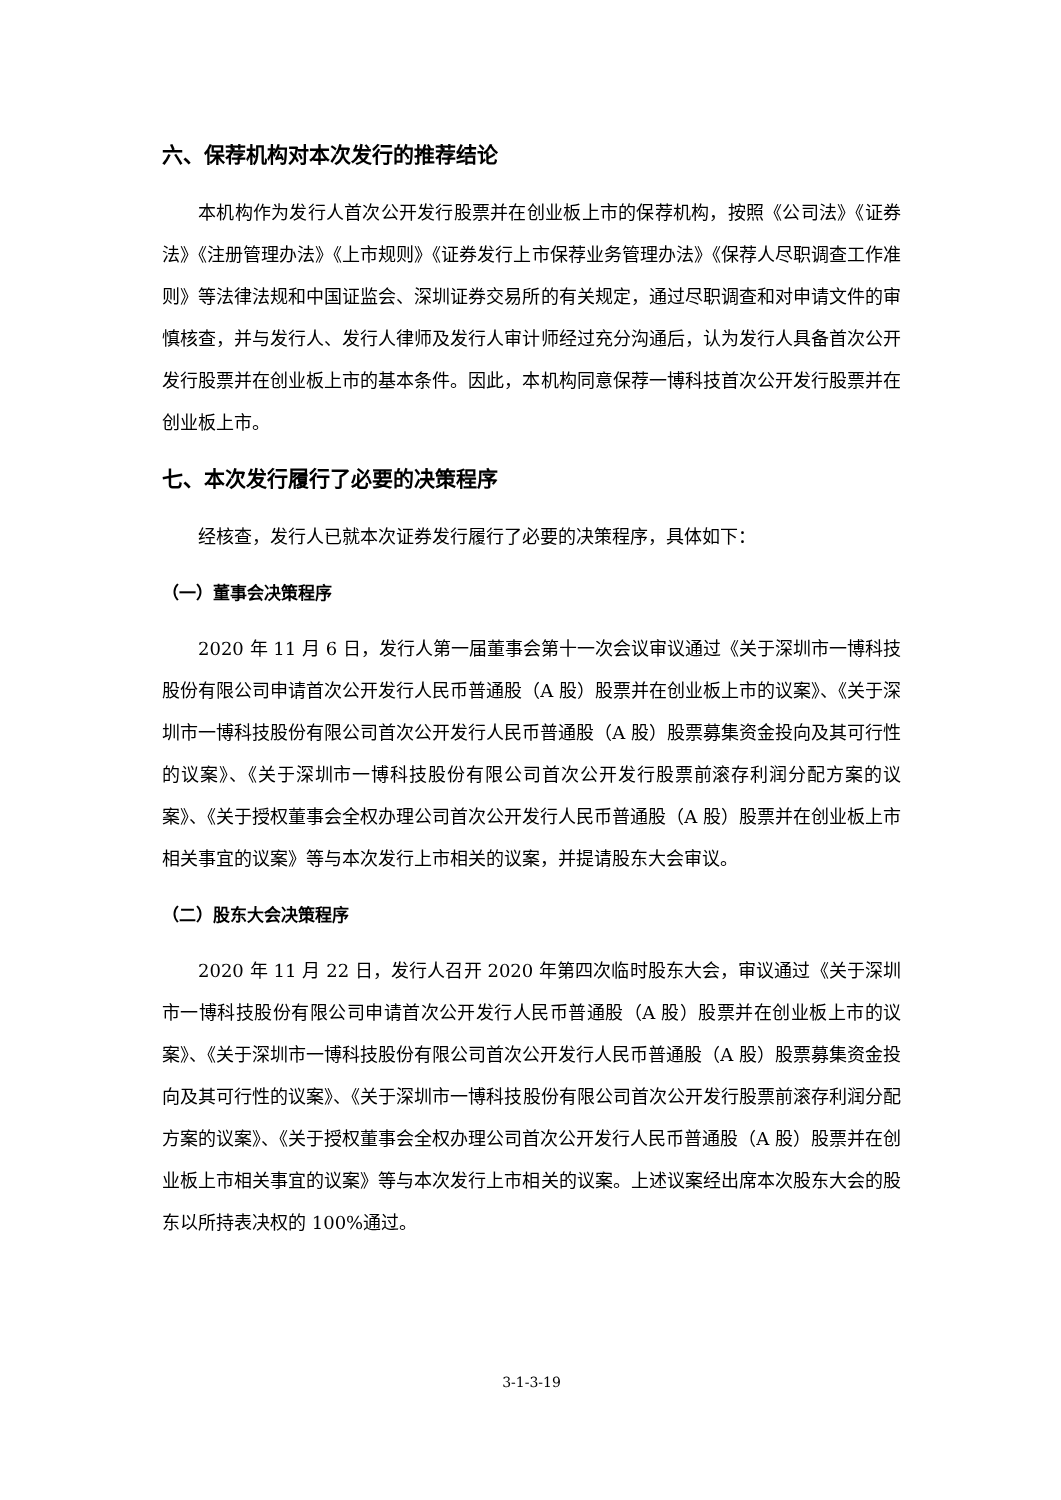六、保荐机构对本次发行的推荐结论
本机构作为发行人首次公开发行股票并在创业板上市的保荐机构，按照《公司法》《证券法》《注册管理办法》《上市规则》《证券发行上市保荐业务管理办法》《保荐人尽职调查工作准则》等法律法规和中国证监会、深圳证券交易所的有关规定，通过尽职调查和对申请文件的审慎核查，并与发行人、发行人律师及发行人审计师经过充分沟通后，认为发行人具备首次公开发行股票并在创业板上市的基本条件。因此，本机构同意保荐一博科技首次公开发行股票并在创业板上市。
七、本次发行履行了必要的决策程序
经核查，发行人已就本次证券发行履行了必要的决策程序，具体如下：
（一）董事会决策程序
2020 年 11 月 6 日，发行人第一届董事会第十一次会议审议通过《关于深圳市一博科技股份有限公司申请首次公开发行人民币普通股（A 股）股票并在创业板上市的议案》、《关于深圳市一博科技股份有限公司首次公开发行人民币普通股（A 股）股票募集资金投向及其可行性的议案》、《关于深圳市一博科技股份有限公司首次公开发行股票前滚存利润分配方案的议案》、《关于授权董事会全权办理公司首次公开发行人民币普通股（A 股）股票并在创业板上市相关事宜的议案》等与本次发行上市相关的议案，并提请股东大会审议。
（二）股东大会决策程序
2020 年 11 月 22 日，发行人召开 2020 年第四次临时股东大会，审议通过《关于深圳市一博科技股份有限公司申请首次公开发行人民币普通股（A 股）股票并在创业板上市的议案》、《关于深圳市一博科技股份有限公司首次公开发行人民币普通股（A 股）股票募集资金投向及其可行性的议案》、《关于深圳市一博科技股份有限公司首次公开发行股票前滚存利润分配方案的议案》、《关于授权董事会全权办理公司首次公开发行人民币普通股（A 股）股票并在创业板上市相关事宜的议案》等与本次发行上市相关的议案。上述议案经出席本次股东大会的股东以所持表决权的 100%通过。
3-1-3-19